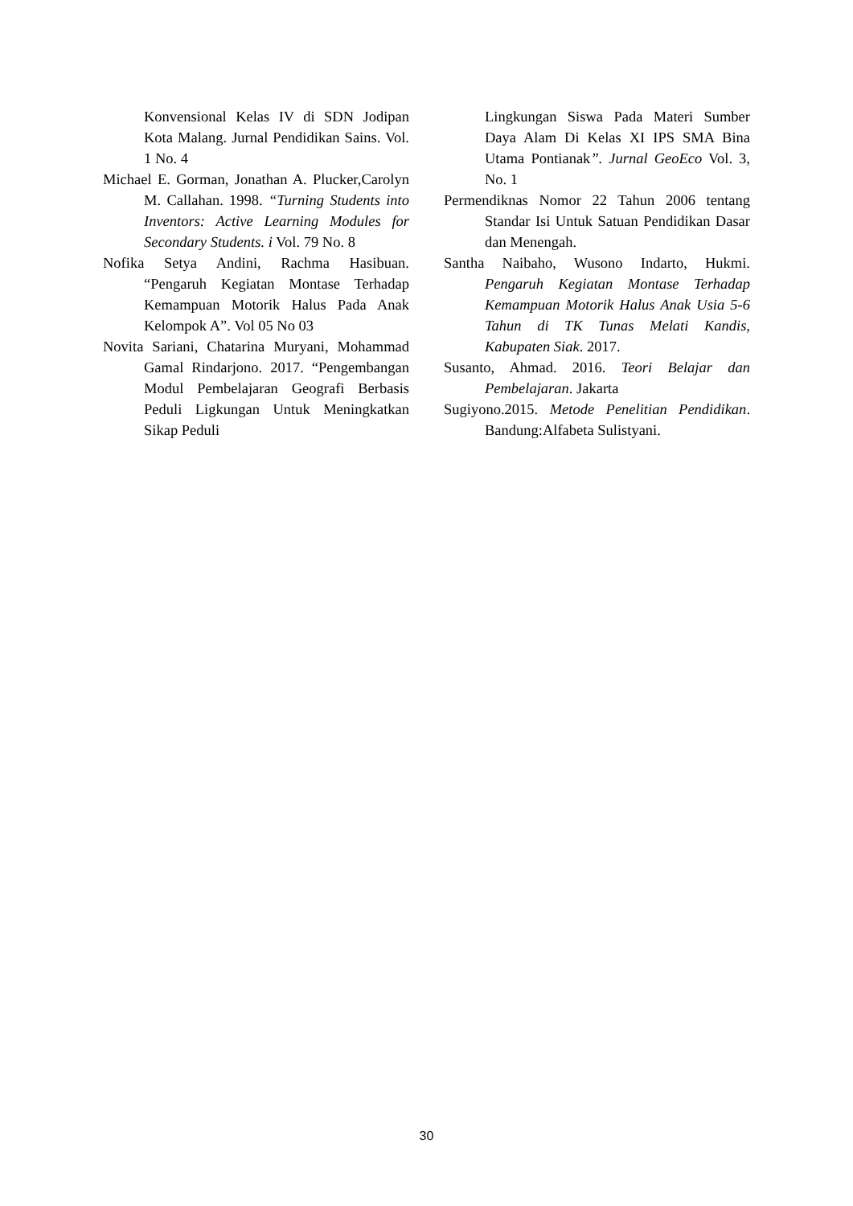Konvensional Kelas IV di SDN Jodipan Kota Malang. Jurnal Pendidikan Sains. Vol. 1 No. 4
Michael E. Gorman, Jonathan A. Plucker,Carolyn M. Callahan. 1998. “Turning Students into Inventors: Active Learning Modules for Secondary Students. i Vol. 79 No. 8
Nofika Setya Andini, Rachma Hasibuan. “Pengaruh Kegiatan Montase Terhadap Kemampuan Motorik Halus Pada Anak Kelompok A”. Vol 05 No 03
Novita Sariani, Chatarina Muryani, Mohammad Gamal Rindarjono. 2017. “Pengembangan Modul Pembelajaran Geografi Berbasis Peduli Ligkungan Untuk Meningkatkan Sikap Peduli
Lingkungan Siswa Pada Materi Sumber Daya Alam Di Kelas XI IPS SMA Bina Utama Pontianak”. Jurnal GeoEco Vol. 3, No. 1
Permendiknas Nomor 22 Tahun 2006 tentang Standar Isi Untuk Satuan Pendidikan Dasar dan Menengah.
Santha Naibaho, Wusono Indarto, Hukmi. Pengaruh Kegiatan Montase Terhadap Kemampuan Motorik Halus Anak Usia 5-6 Tahun di TK Tunas Melati Kandis, Kabupaten Siak. 2017.
Susanto, Ahmad. 2016. Teori Belajar dan Pembelajaran. Jakarta
Sugiyono.2015. Metode Penelitian Pendidikan. Bandung:Alfabeta Sulistyani.
30